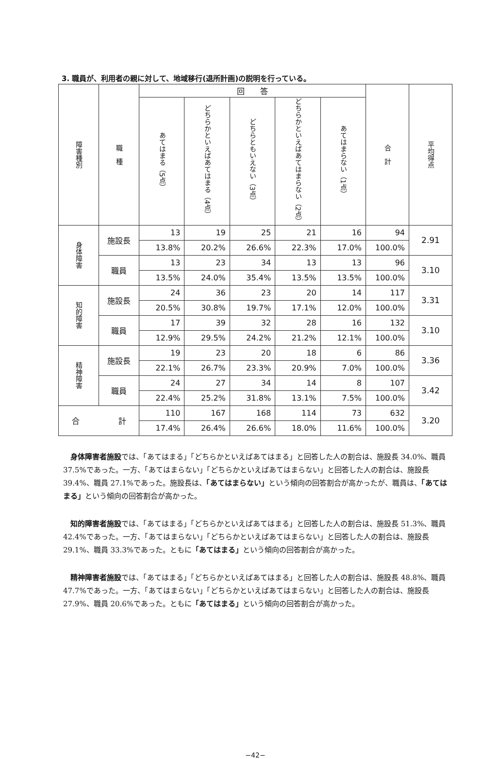3. 職員が、利用者の親に対して、地域移行(退所計画)の説明を行っている。
| 障害種別 | 職 種 | 回 答 | | | | | 合 計 | 平均得点 |
| --- | --- | --- | --- | --- | --- | --- | --- | --- |
| | | あてはまる（5点） | どちらかといえばあてはまる（4点） | どちらともいえない（3点） | どちらかといえばあてはまらない（2点） | あてはまらない（1点） | | |
| 身体障害 | 施設長 | 13 | 19 | 25 | 21 | 16 | 94 | 2.91 |
| | | 13.8% | 20.2% | 26.6% | 22.3% | 17.0% | 100.0% | |
| | 職員 | 13 | 23 | 34 | 13 | 13 | 96 | 3.10 |
| | | 13.5% | 24.0% | 35.4% | 13.5% | 13.5% | 100.0% | |
| 知的障害 | 施設長 | 24 | 36 | 23 | 20 | 14 | 117 | 3.31 |
| | | 20.5% | 30.8% | 19.7% | 17.1% | 12.0% | 100.0% | |
| | 職員 | 17 | 39 | 32 | 28 | 16 | 132 | 3.10 |
| | | 12.9% | 29.5% | 24.2% | 21.2% | 12.1% | 100.0% | |
| 精神障害 | 施設長 | 19 | 23 | 20 | 18 | 6 | 86 | 3.36 |
| | | 22.1% | 26.7% | 23.3% | 20.9% | 7.0% | 100.0% | |
| | 職員 | 24 | 27 | 34 | 14 | 8 | 107 | 3.42 |
| | | 22.4% | 25.2% | 31.8% | 13.1% | 7.5% | 100.0% | |
| 合 計 | | 110 | 167 | 168 | 114 | 73 | 632 | 3.20 |
| | | 17.4% | 26.4% | 26.6% | 18.0% | 11.6% | 100.0% | |
身体障害者施設では、「あてはまる」「どちらかといえばあてはまる」と回答した人の割合は、施設長 34.0%、職員 37.5%であった。一方、「あてはまらない」「どちらかといえばあてはまらない」と回答した人の割合は、施設長 39.4%、職員 27.1%であった。施設長は、「あてはまらない」という傾向の回答割合が高かったが、職員は、「あてはまる」という傾向の回答割合が高かった。
知的障害者施設では、「あてはまる」「どちらかといえばあてはまる」と回答した人の割合は、施設長 51.3%、職員 42.4%であった。一方、「あてはまらない」「どちらかといえばあてはまらない」と回答した人の割合は、施設長 29.1%、職員 33.3%であった。ともに「あてはまる」という傾向の回答割合が高かった。
精神障害者施設では、「あてはまる」「どちらかといえばあてはまる」と回答した人の割合は、施設長 48.8%、職員 47.7%であった。一方、「あてはまらない」「どちらかといえばあてはまらない」と回答した人の割合は、施設長 27.9%、職員 20.6%であった。ともに「あてはまる」という傾向の回答割合が高かった。
−42−